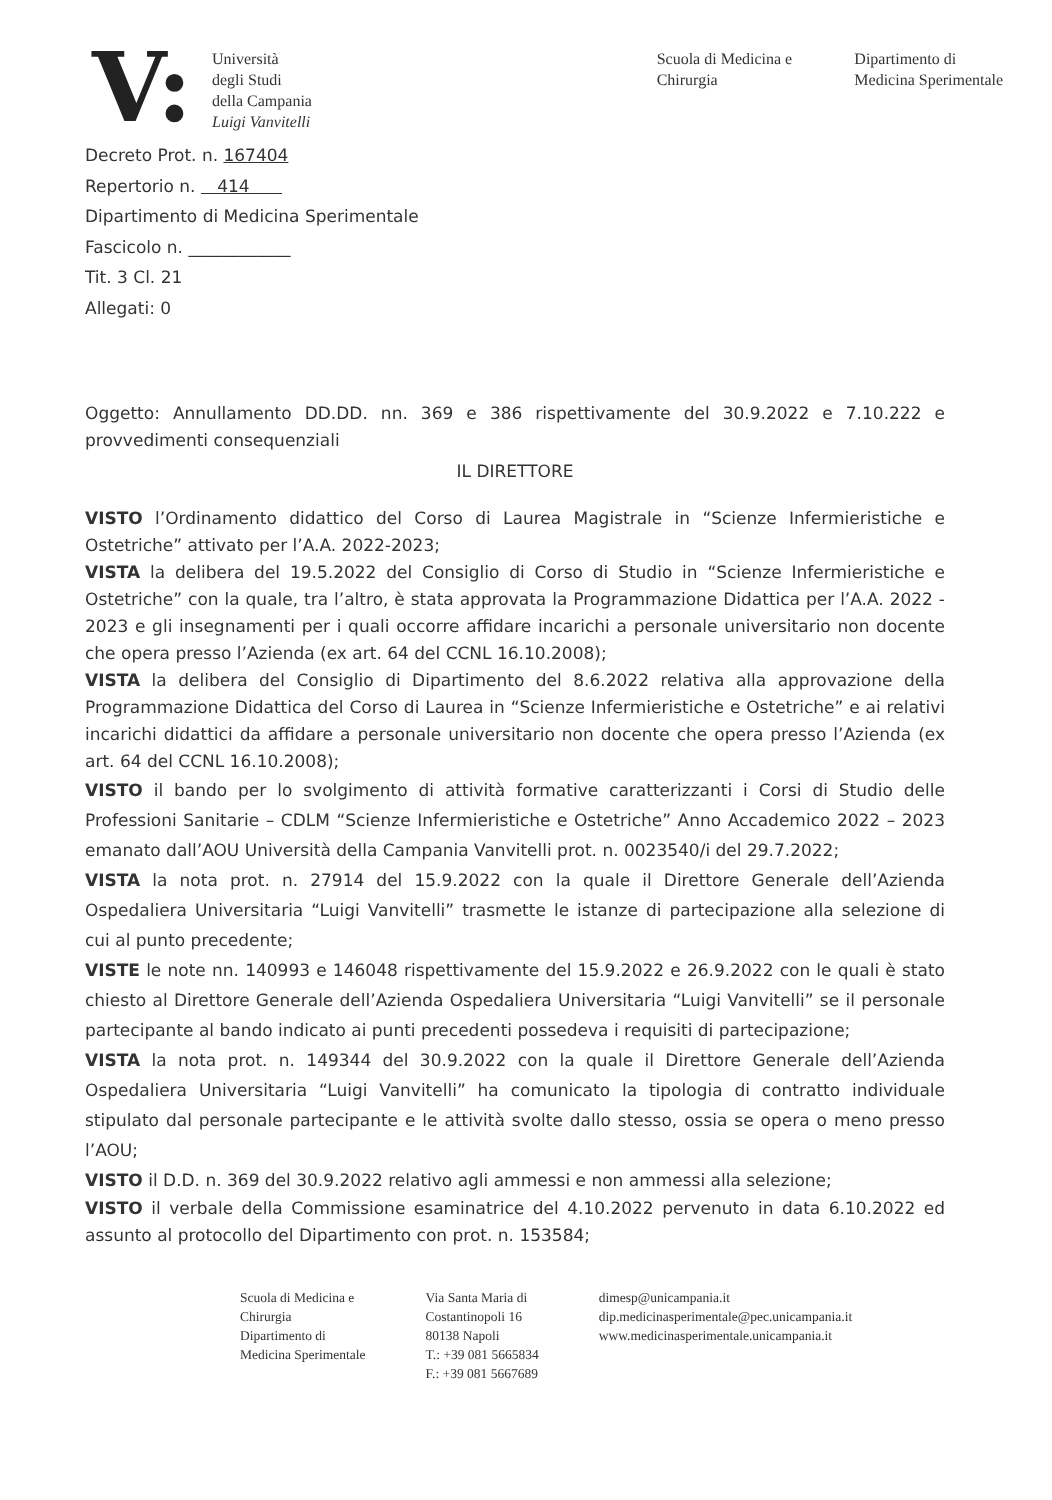V:
Università
degli Studi
della Campania
Luigi Vanvitelli
Scuola di Medicina e
Chirurgia
Dipartimento di
Medicina Sperimentale
Decreto Prot. n. 167404
Repertorio n. 414
Dipartimento di Medicina Sperimentale
Fascicolo n. ____________
Tit. 3 Cl. 21
Allegati: 0
Oggetto: Annullamento DD.DD. nn. 369 e 386 rispettivamente del 30.9.2022 e 7.10.222 e provvedimenti consequenziali
IL DIRETTORE
VISTO l’Ordinamento didattico del Corso di Laurea Magistrale in “Scienze Infermieristiche e Ostetriche” attivato per l’A.A. 2022-2023;
VISTA la delibera del 19.5.2022 del Consiglio di Corso di Studio in “Scienze Infermieristiche e Ostetriche” con la quale, tra l’altro, è stata approvata la Programmazione Didattica per l’A.A. 2022 - 2023 e gli insegnamenti per i quali occorre affidare incarichi a personale universitario non docente che opera presso l’Azienda (ex art. 64 del CCNL 16.10.2008);
VISTA la delibera del Consiglio di Dipartimento del 8.6.2022 relativa alla approvazione della Programmazione Didattica del Corso di Laurea in “Scienze Infermieristiche e Ostetriche” e ai relativi incarichi didattici da affidare a personale universitario non docente che opera presso l’Azienda (ex art. 64 del CCNL 16.10.2008);
VISTO il bando per lo svolgimento di attività formative caratterizzanti i Corsi di Studio delle Professioni Sanitarie – CDLM “Scienze Infermieristiche e Ostetriche” Anno Accademico 2022 – 2023 emanato dall’AOU Università della Campania Vanvitelli prot. n. 0023540/i del 29.7.2022;
VISTA la nota prot. n. 27914 del 15.9.2022 con la quale il Direttore Generale dell’Azienda Ospedaliera Universitaria “Luigi Vanvitelli” trasmette le istanze di partecipazione alla selezione di cui al punto precedente;
VISTE le note nn. 140993 e 146048 rispettivamente del 15.9.2022 e 26.9.2022 con le quali è stato chiesto al Direttore Generale dell’Azienda Ospedaliera Universitaria “Luigi Vanvitelli” se il personale partecipante al bando indicato ai punti precedenti possedeva i requisiti di partecipazione;
VISTA la nota prot. n. 149344 del 30.9.2022 con la quale il Direttore Generale dell’Azienda Ospedaliera Universitaria “Luigi Vanvitelli” ha comunicato la tipologia di contratto individuale stipulato dal personale partecipante e le attività svolte dallo stesso, ossia se opera o meno presso l’AOU;
VISTO il D.D. n. 369 del 30.9.2022 relativo agli ammessi e non ammessi alla selezione;
VISTO il verbale della Commissione esaminatrice del 4.10.2022 pervenuto in data 6.10.2022 ed assunto al protocollo del Dipartimento con prot. n. 153584;
Scuola di Medicina e
Chirurgia
Dipartimento di
Medicina Sperimentale
Via Santa Maria di
Costantinopoli 16
80138 Napoli
T.: +39 081 5665834
F.: +39 081 5667689
dimesp@unicampania.it
dip.medicinasperimentale@pec.unicampania.it
www.medicinasperimentale.unicampania.it